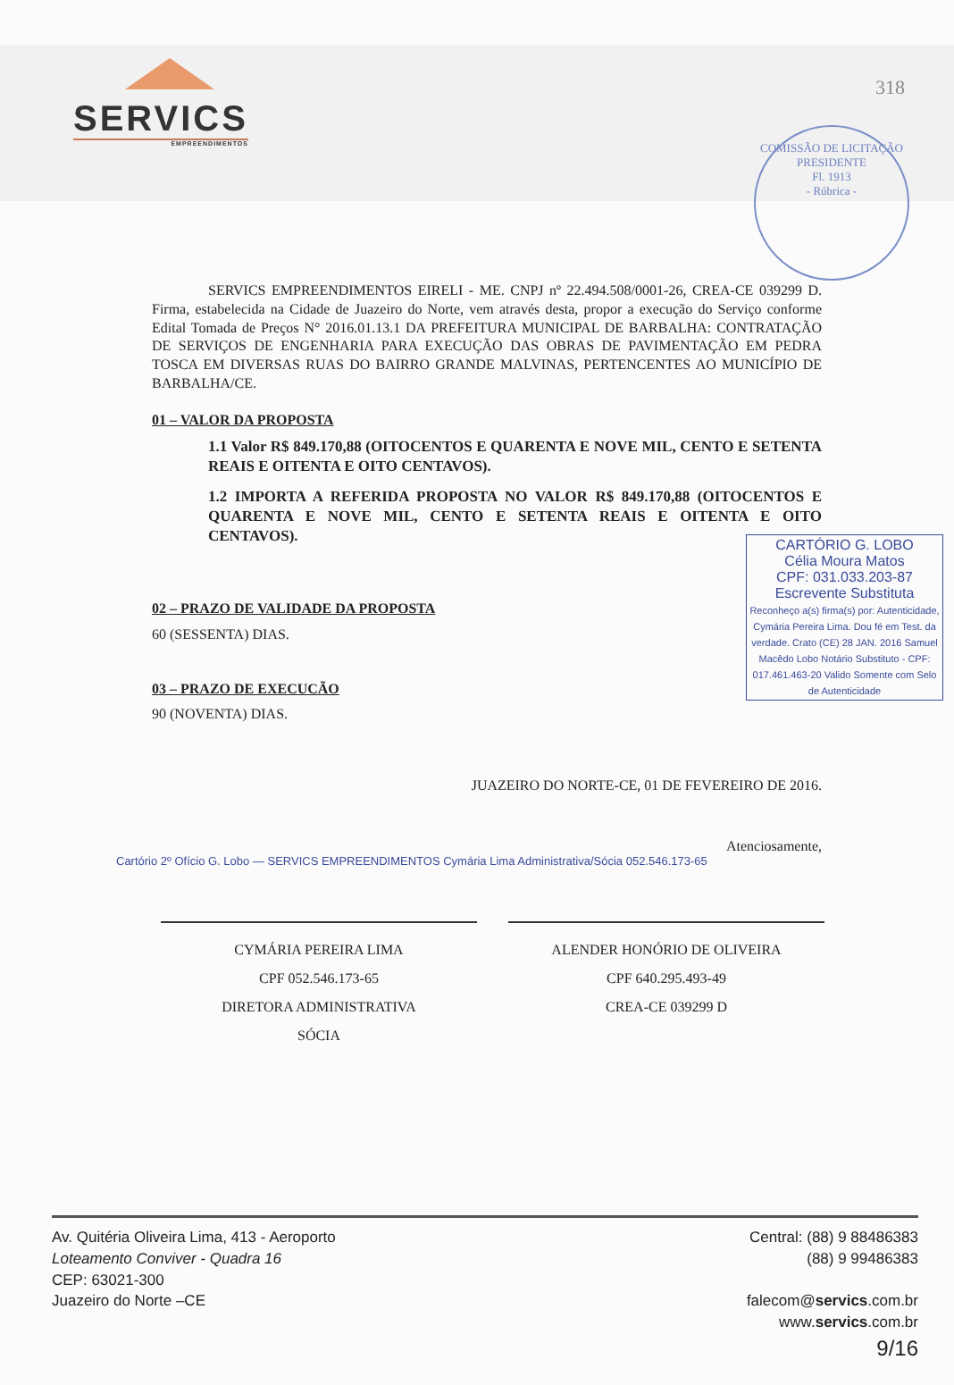SERVICS
EMPREENDIMENTOS
COMISSÃO DE LICITAÇÃO
PRESIDENTE
Fl. 1913
- Rúbrica -
318
SERVICS EMPREENDIMENTOS EIRELI - ME. CNPJ nº 22.494.508/0001-26, CREA-CE 039299 D. Firma, estabelecida na Cidade de Juazeiro do Norte, vem através desta, propor a execução do Serviço conforme Edital Tomada de Preços N° 2016.01.13.1 DA PREFEITURA MUNICIPAL DE BARBALHA: CONTRATAÇÃO DE SERVIÇOS DE ENGENHARIA PARA EXECUÇÃO DAS OBRAS DE PAVIMENTAÇÃO EM PEDRA TOSCA EM DIVERSAS RUAS DO BAIRRO GRANDE MALVINAS, PERTENCENTES AO MUNICÍPIO DE BARBALHA/CE.
01 – VALOR DA PROPOSTA
1.1 Valor R$ 849.170,88 (OITOCENTOS E QUARENTA E NOVE MIL, CENTO E SETENTA REAIS E OITENTA E OITO CENTAVOS).
1.2 IMPORTA A REFERIDA PROPOSTA NO VALOR R$ 849.170,88 (OITOCENTOS E QUARENTA E NOVE MIL, CENTO E SETENTA REAIS E OITENTA E OITO CENTAVOS).
02 – PRAZO DE VALIDADE DA PROPOSTA
60 (SESSENTA) DIAS.
03 – PRAZO DE EXECUCÃO
90 (NOVENTA) DIAS.
CARTÓRIO G. LOBO
Célia Moura Matos
CPF: 031.033.203-87
Escrevente Substituta
Reconheço a(s) firma(s) por: Autenticidade, Cymária Pereira Lima. Dou fé em Test. da verdade. Crato (CE) 28 JAN. 2016 Samuel Macêdo Lobo Notário Substituto - CPF: 017.461.463-20 Valido Somente com Selo de Autenticidade
JUAZEIRO DO NORTE-CE, 01 DE FEVEREIRO DE 2016.
Atenciosamente,
Cartório 2º Ofício G. Lobo — SERVICS EMPREENDIMENTOS Cymária Lima Administrativa/Sócia 052.546.173-65
CYMÁRIA PEREIRA LIMA
CPF 052.546.173-65
DIRETORA ADMINISTRATIVA
SÓCIA
ALENDER HONÓRIO DE OLIVEIRA
CPF 640.295.493-49
CREA-CE 039299 D
Av. Quitéria Oliveira Lima, 413 - Aeroporto
Loteamento Conviver - Quadra 16
CEP: 63021-300
Juazeiro do Norte –CE
Central: (88) 9 88486383
(88) 9 99486383
falecom@servics.com.br
www.servics.com.br
9/16